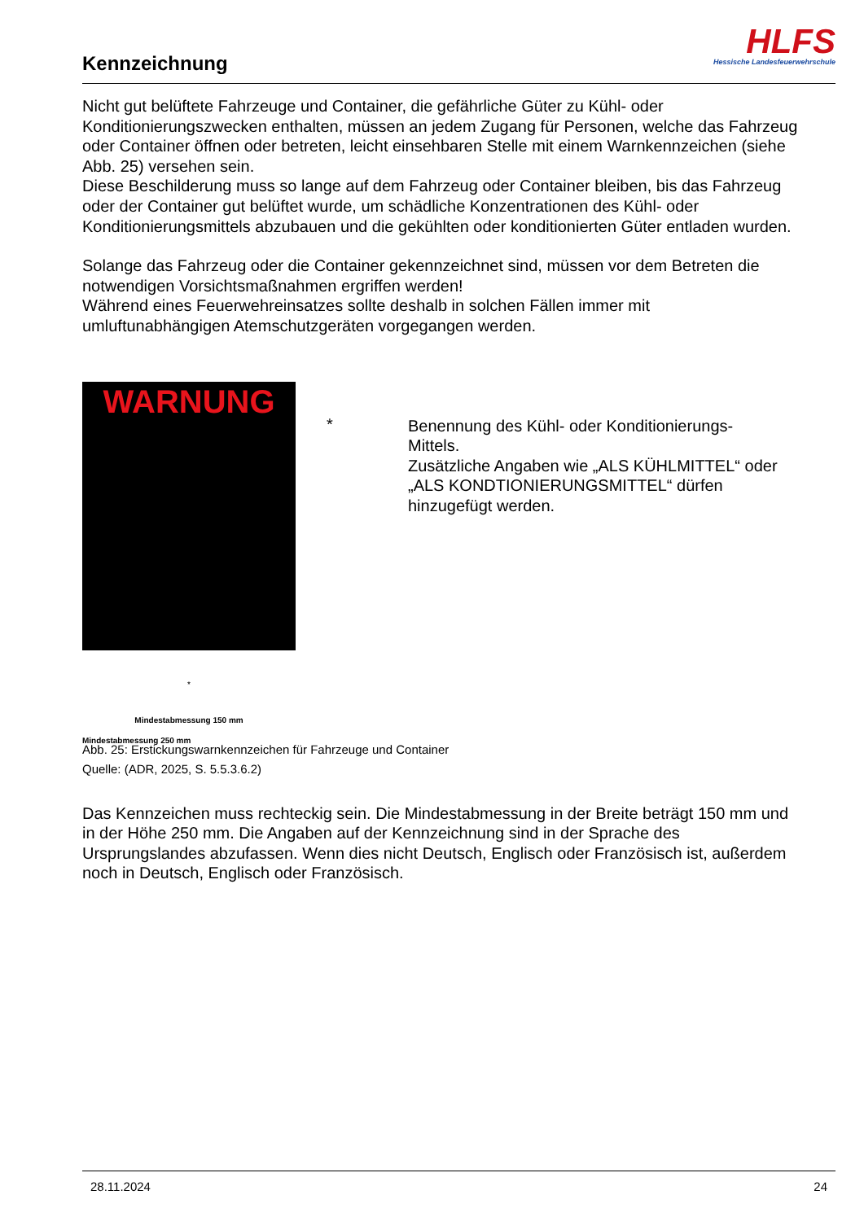Kennzeichnung
HLFS
Hessische Landesfeuerwehrschule
Nicht gut belüftete Fahrzeuge und Container, die gefährliche Güter zu Kühl- oder Konditionierungszwecken enthalten, müssen an jedem Zugang für Personen, welche das Fahrzeug oder Container öffnen oder betreten, leicht einsehbaren Stelle mit einem Warnkennzeichen (siehe Abb. 25) versehen sein.
Diese Beschilderung muss so lange auf dem Fahrzeug oder Container bleiben, bis das Fahrzeug oder der Container gut belüftet wurde, um schädliche Konzentrationen des Kühl- oder Konditionierungsmittels abzubauen und die gekühlten oder konditionierten Güter entladen wurden.
Solange das Fahrzeug oder die Container gekennzeichnet sind, müssen vor dem Betreten die notwendigen Vorsichtsmaßnahmen ergriffen werden!
Während eines Feuerwehreinsatzes sollte deshalb in solchen Fällen immer mit umluftunabhängigen Atemschutzgeräten vorgegangen werden.
WARNUNG
*
Mindestabmessung 150 mm
Mindestabmessung 250 mm
* Benennung des Kühl- oder Konditionierungs-Mittels.
Zusätzliche Angaben wie „ALS KÜHLMITTEL“ oder „ALS KONDTIONIERUNGSMITTEL“ dürfen hinzugefügt werden.
Abb. 25: Erstickungswarnkennzeichen für Fahrzeuge und Container
Quelle: (ADR, 2025, S. 5.5.3.6.2)
Das Kennzeichen muss rechteckig sein. Die Mindestabmessung in der Breite beträgt 150 mm und in der Höhe 250 mm. Die Angaben auf der Kennzeichnung sind in der Sprache des Ursprungslandes abzufassen. Wenn dies nicht Deutsch, Englisch oder Französisch ist, außerdem noch in Deutsch, Englisch oder Französisch.
28.11.2024 24